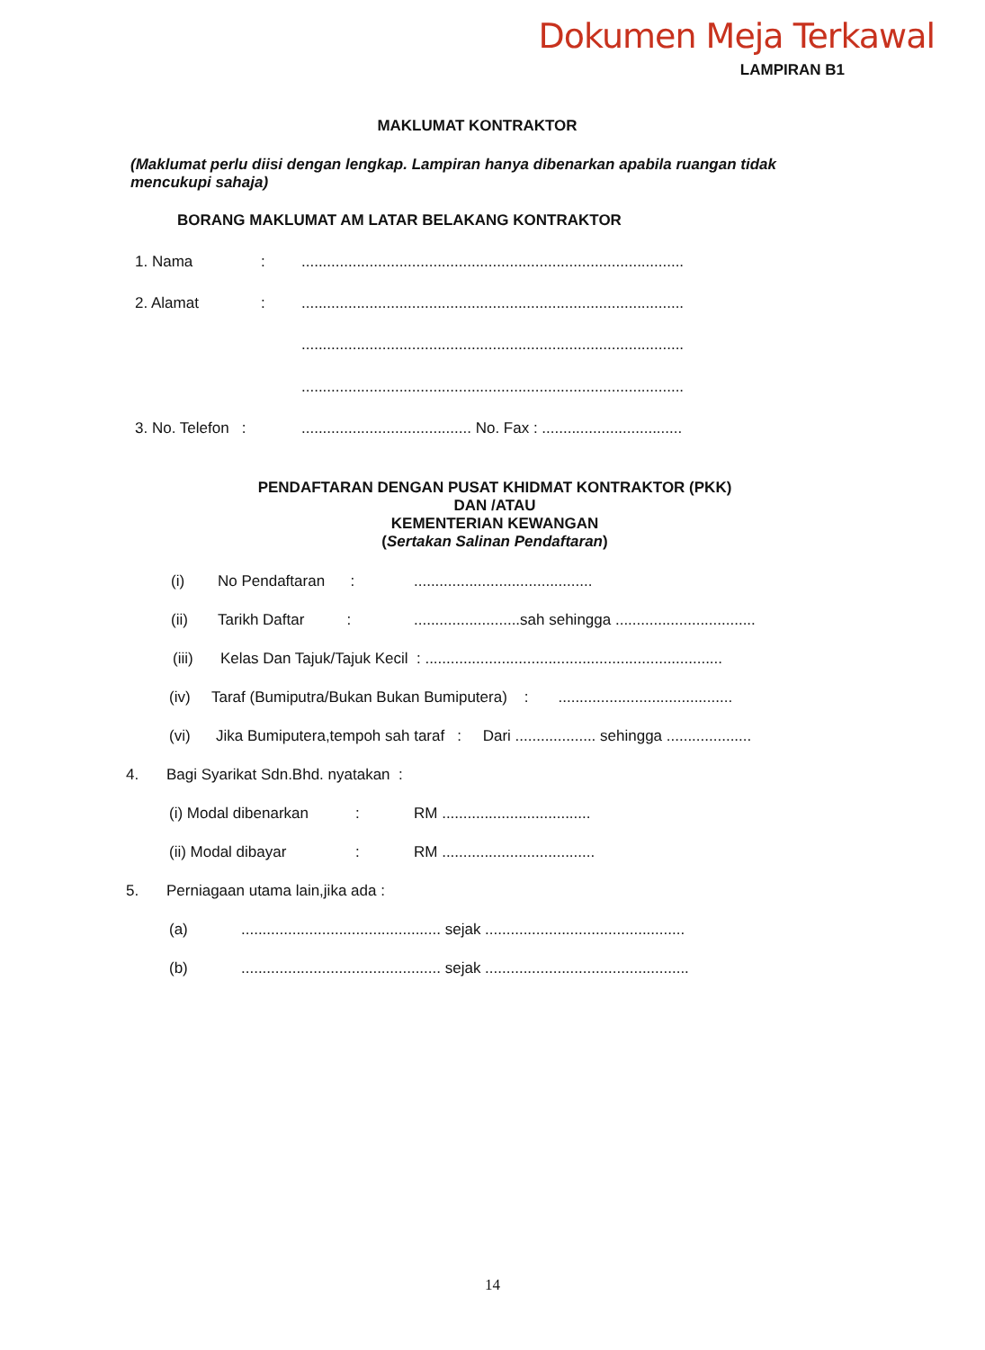Dokumen Meja Terkawal
LAMPIRAN B1
MAKLUMAT KONTRAKTOR
(Maklumat perlu diisi dengan lengkap. Lampiran hanya dibenarkan apabila ruangan tidak mencukupi sahaja)
BORANG MAKLUMAT AM LATAR BELAKANG KONTRAKTOR
1. Nama : ..........................................................................................
2. Alamat : ..........................................................................................
..........................................................................................
..........................................................................................
3. No. Telefon : ........................................ No. Fax : .................................
PENDAFTARAN DENGAN PUSAT KHIDMAT KONTRAKTOR (PKK)
DAN /ATAU
KEMENTERIAN KEWANGAN
(Sertakan Salinan Pendaftaran)
(i) No Pendaftaran : ..........................................
(ii) Tarikh Daftar : .........................sah sehingga .................................
(iii) Kelas Dan Tajuk/Tajuk Kecil : ......................................................................
(iv) Taraf (Bumiputra/Bukan Bukan Bumiputera) : .........................................
(vi) Jika Bumiputera,tempoh sah taraf : Dari ................... sehingga ....................
4. Bagi Syarikat Sdn.Bhd. nyatakan :
(i) Modal dibenarkan : RM ...................................
(ii) Modal dibayar : RM ....................................
5. Perniagaan utama lain,jika ada :
(a) ............................................... sejak ...............................................
(b) ............................................... sejak ................................................
14